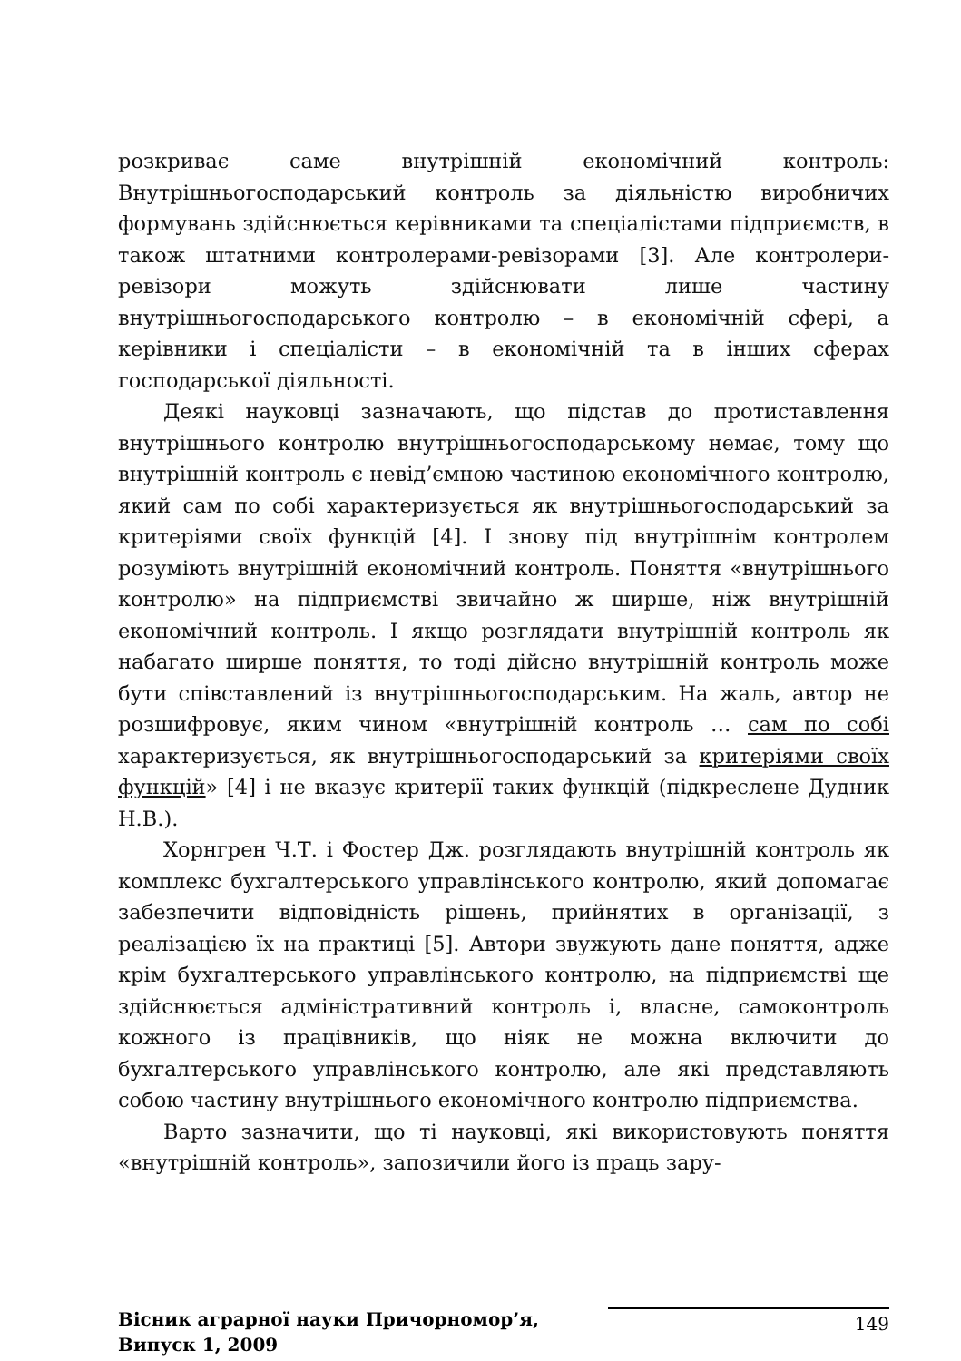розкриває саме внутрішній економічний контроль: Внутрішньогосподарський контроль за діяльністю виробничих формувань здійснюється керівниками та спеціалістами підприємств, в також штатними контролерами-ревізорами [3]. Але контролери-ревізори можуть здійснювати лише частину внутрішньогосподарського контролю – в економічній сфері, а керівники і спеціалісти – в економічній та в інших сферах господарської діяльності.
Деякі науковці зазначають, що підстав до протиставлення внутрішнього контролю внутрішньогосподарському немає, тому що внутрішній контроль є невід’ємною частиною економічного контролю, який сам по собі характеризується як внутрішньогосподарський за критеріями своїх функцій [4]. І знову під внутрішнім контролем розуміють внутрішній економічний контроль. Поняття «внутрішнього контролю» на підприємстві звичайно ж ширше, ніж внутрішній економічний контроль. І якщо розглядати внутрішній контроль як набагато ширше поняття, то тоді дійсно внутрішній контроль може бути співставлений із внутрішньогосподарським. На жаль, автор не розшифровує, яким чином «внутрішній контроль … сам по собі характеризується, як внутрішньогосподарський за критеріями своїх функцій» [4] і не вказує критерії таких функцій (підкреслене Дудник Н.В.).
Хорнгрен Ч.Т. і Фостер Дж. розглядають внутрішній контроль як комплекс бухгалтерського управлінського контролю, який допомагає забезпечити відповідність рішень, прийнятих в організації, з реалізацією їх на практиці [5]. Автори звужують дане поняття, адже крім бухгалтерського управлінського контролю, на підприємстві ще здійснюється адміністративний контроль і, власне, самоконтроль кожного із працівників, що ніяк не можна включити до бухгалтерського управлінського контролю, але які представляють собою частину внутрішнього економічного контролю підприємства.
Варто зазначити, що ті науковці, які використовують поняття «внутрішній контроль», запозичили його із праць зару-
Вісник аграрної науки Причорномор’я,
Випуск 1, 2009
149